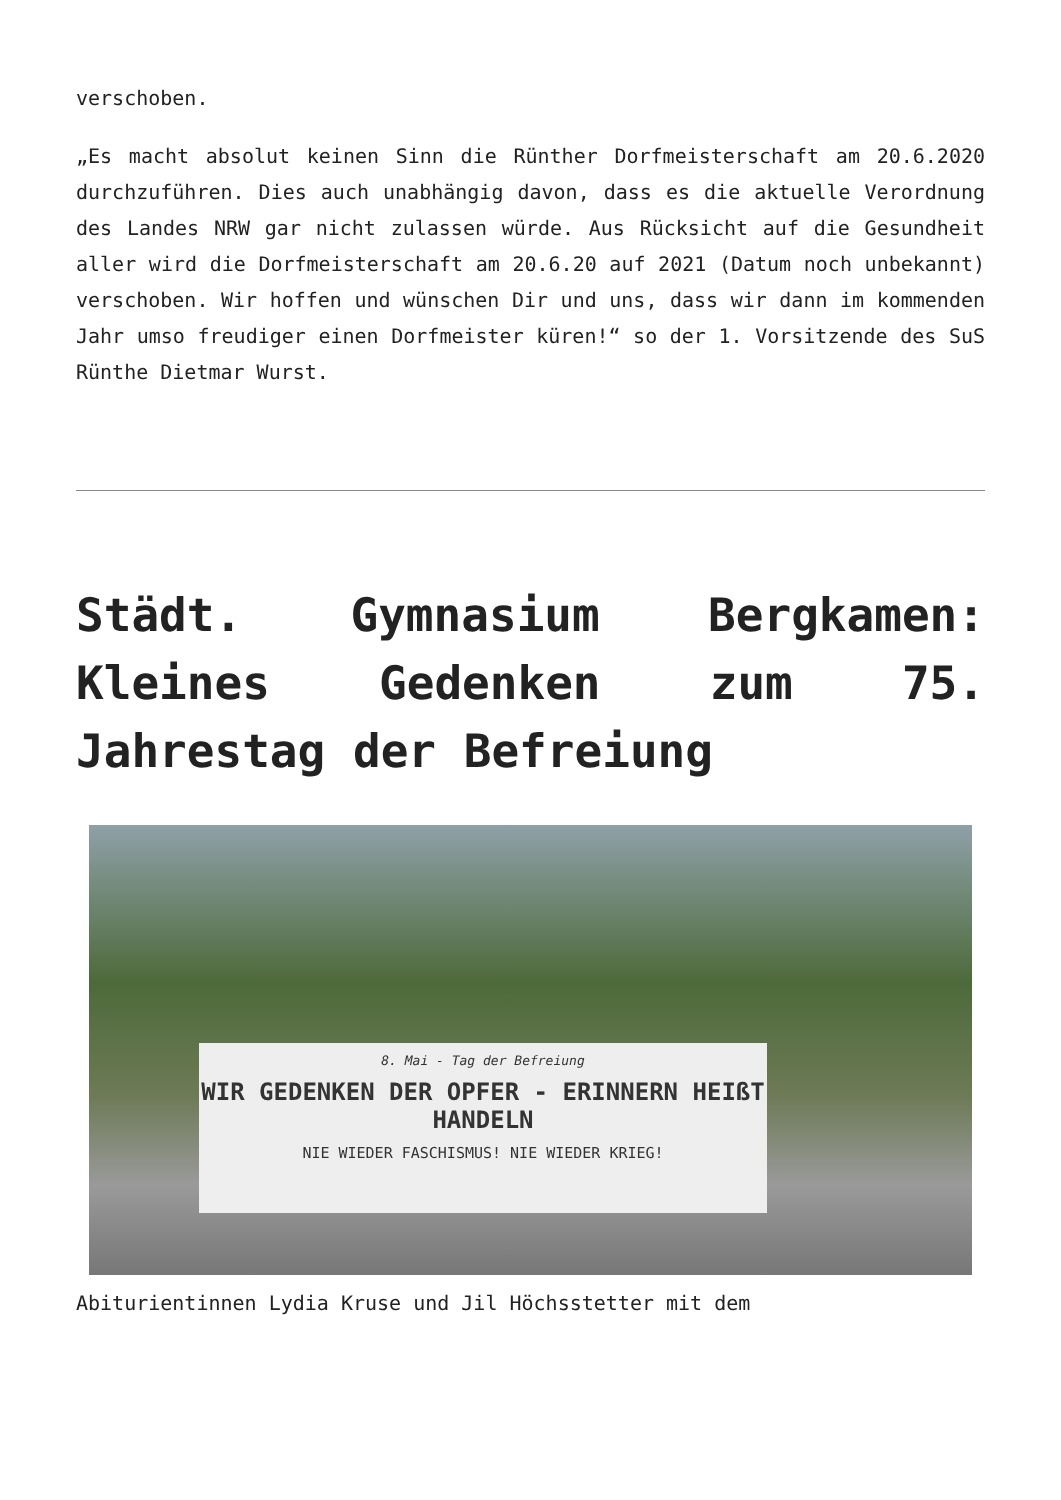verschoben.
„Es macht absolut keinen Sinn die Rünther Dorfmeisterschaft am 20.6.2020 durchzuführen. Dies auch unabhängig davon, dass es die aktuelle Verordnung des Landes NRW gar nicht zulassen würde. Aus Rücksicht auf die Gesundheit aller wird die Dorfmeisterschaft am 20.6.20 auf 2021 (Datum noch unbekannt) verschoben. Wir hoffen und wünschen Dir und uns, dass wir dann im kommenden Jahr umso freudiger einen Dorfmeister küren!“ so der 1. Vorsitzende des SuS Rünthe Dietmar Wurst.
Städt. Gymnasium Bergkamen: Kleines Gedenken zum 75. Jahrestag der Befreiung
8. Mai - Tag der Befreiung
WIR GEDENKEN DER OPFER - ERINNERN HEIßT HANDELN
NIE WIEDER FASCHISMUS! NIE WIEDER KRIEG!
Abiturientinnen Lydia Kruse und Jil Höchsstetter mit dem